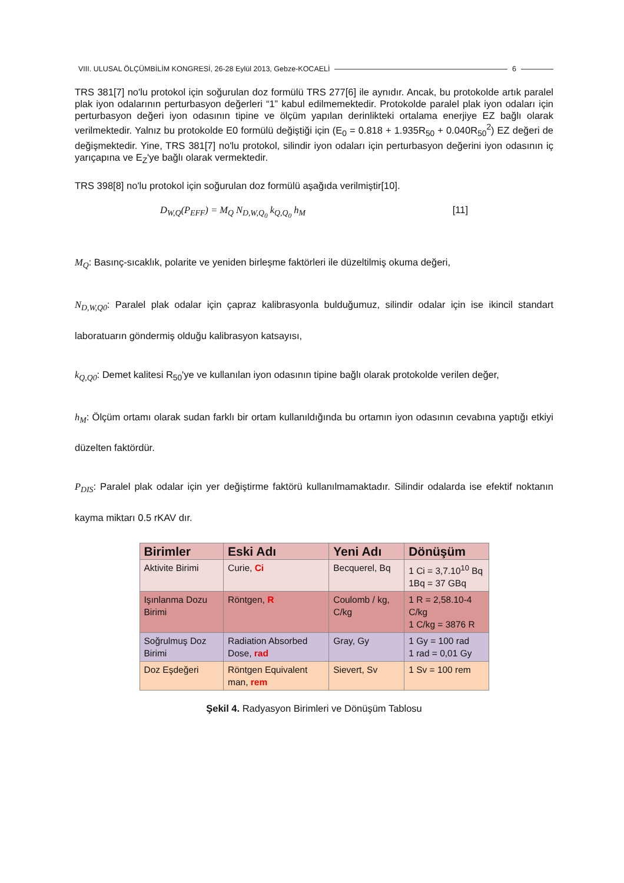VIII. ULUSAL ÖLÇÜMBİLİM KONGRESİ, 26-28 Eylül 2013, Gebze-KOCAELİ 6
TRS 381[7] no'lu protokol için soğurulan doz formülü TRS 277[6] ile aynıdır. Ancak, bu protokolde artık paralel plak iyon odalarının perturbasyon değerleri “1” kabul edilmemektedir. Protokolde paralel plak iyon odaları için perturbasyon değeri iyon odasının tipine ve ölçüm yapılan derinlikteki ortalama enerjiye EZ bağlı olarak verilmektedir. Yalnız bu protokolde E0 formülü değiştiği için (E<sub>0</sub> = 0.818 + 1.935R<sub>50</sub> + 0.040R<sub>50</sub><sup>2</sup>) EZ değeri de değişmektedir. Yine, TRS 381[7] no'lu protokol, silindir iyon odaları için perturbasyon değerini iyon odasının iç yarıçapına ve E<sub>Z</sub>'ye bağlı olarak vermektedir.
TRS 398[8] no'lu protokol için soğurulan doz formülü aşağıda verilmiştir[10].
D<sub>W,Q</sub>(P<sub>EFF</sub>) = M<sub>Q</sub> N<sub>D,W,Q<sub>0</sub></sub> k<sub>Q,Q<sub>0</sub></sub> h<sub>M</sub> [11]
M<sub>Q</sub>: Basınç-sıcaklık, polarite ve yeniden birleşme faktörleri ile düzeltilmiş okuma değeri,
N<sub>D,W,Q0</sub>: Paralel plak odalar için çapraz kalibrasyonla bulduğumuz, silindir odalar için ise ikincil standart laboratuarın göndermiş olduğu kalibrasyon katsayısı,
k<sub>Q,Q0</sub>: Demet kalitesi R<sub>50</sub>'ye ve kullanılan iyon odasının tipine bağlı olarak protokolde verilen değer,
h<sub>M</sub>: Ölçüm ortamı olarak sudan farklı bir ortam kullanıldığında bu ortamın iyon odasının cevabına yaptığı etkiyi düzelten faktördür.
P<sub>DIS</sub>: Paralel plak odalar için yer değiştirme faktörü kullanılmamaktadır. Silindir odalarda ise efektif noktanın kayma miktarı 0.5 rKAV dır.
| Birimler | Eski Adı | Yeni Adı | Dönüşüm |
| --- | --- | --- | --- |
| Aktivite Birimi | Curie, Ci | Becquerel, Bq | 1 Ci = 3,7.10<sup>10</sup> Bq 1Bq = 37 GBq |
| Işınlanma Dozu Birimi | Röntgen, R | Coulomb / kg, C/kg | 1 R = 2,58.10-4 C/kg 1 C/kg = 3876 R |
| Soğrulmuş Doz Birimi | Radiation Absorbed Dose, rad | Gray, Gy | 1 Gy = 100 rad 1 rad = 0,01 Gy |
| Doz Eşdeğeri | Röntgen Equivalent man, rem | Sievert, Sv | 1 Sv = 100 rem |
Şekil 4. Radyasyon Birimleri ve Dönüşüm Tablosu